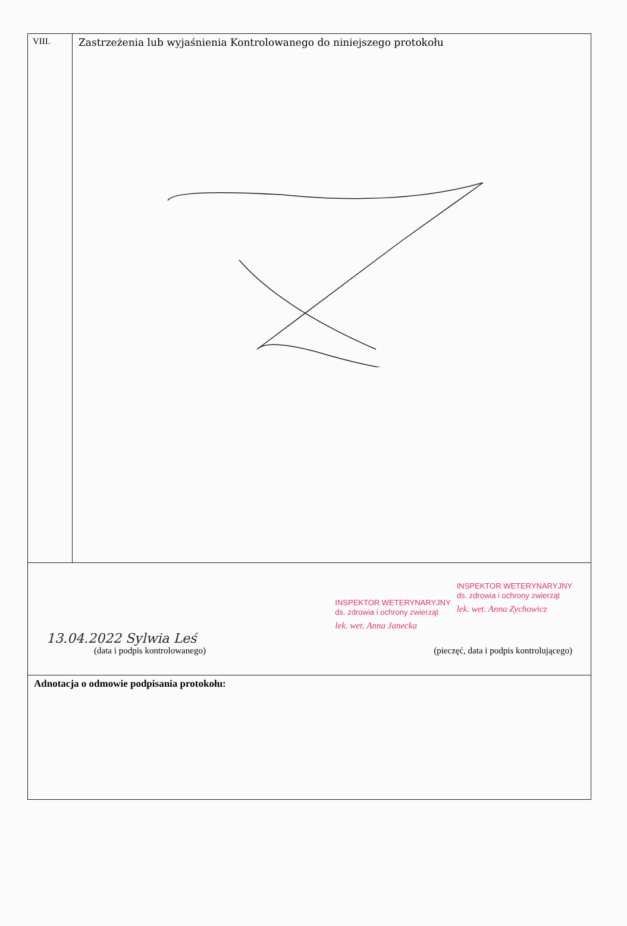| VIII. | Zastrzeżenia lub wyjaśnienia Kontrolowanego do niniejszego protokołu |
| INSPEKTOR WETERYNARYJNY ds. zdrowia i ochrony zwierząt lek. wet. Anna Janecka INSPEKTOR WETERYNARYJNY ds. zdrowia i ochrony zwierząt lek. wet. Anna Zychowicz 13.04.2022 Sylwia Leś (data i podpis kontrolowanego) (pieczęć, data i podpis kontrolującego) | |
| Adnotacja o odmowie podpisania protokołu: | |